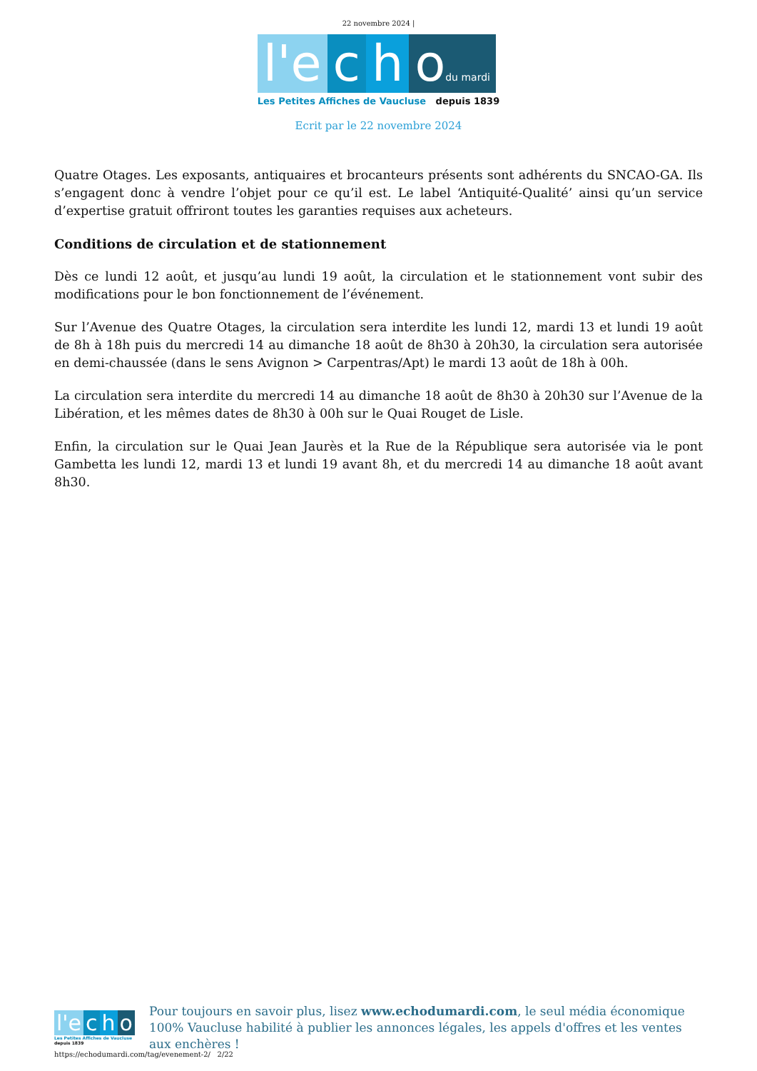22 novembre 2024 |
l'e c h odu mardi
Les Petites Affiches de Vaucluse depuis 1839
Ecrit par le 22 novembre 2024
Quatre Otages. Les exposants, antiquaires et brocanteurs présents sont adhérents du SNCAO-GA. Ils s’engagent donc à vendre l’objet pour ce qu’il est. Le label ‘Antiquité-Qualité’ ainsi qu’un service d’expertise gratuit offriront toutes les garanties requises aux acheteurs.
Conditions de circulation et de stationnement
Dès ce lundi 12 août, et jusqu’au lundi 19 août, la circulation et le stationnement vont subir des modifications pour le bon fonctionnement de l’événement.
Sur l’Avenue des Quatre Otages, la circulation sera interdite les lundi 12, mardi 13 et lundi 19 août de 8h à 18h puis du mercredi 14 au dimanche 18 août de 8h30 à 20h30, la circulation sera autorisée en demi-chaussée (dans le sens Avignon > Carpentras/Apt) le mardi 13 août de 18h à 00h.
La circulation sera interdite du mercredi 14 au dimanche 18 août de 8h30 à 20h30 sur l’Avenue de la Libération, et les mêmes dates de 8h30 à 00h sur le Quai Rouget de Lisle.
Enfin, la circulation sur le Quai Jean Jaurès et la Rue de la République sera autorisée via le pont Gambetta les lundi 12, mardi 13 et lundi 19 avant 8h, et du mercredi 14 au dimanche 18 août avant 8h30.
l'e c h o
Les Petites Affiches de Vaucluse depuis 1839
Pour toujours en savoir plus, lisez www.echodumardi.com, le seul média économique 100% Vaucluse habilité à publier les annonces légales, les appels d'offres et les ventes aux enchères !
https://echodumardi.com/tag/evenement-2/ 2/22